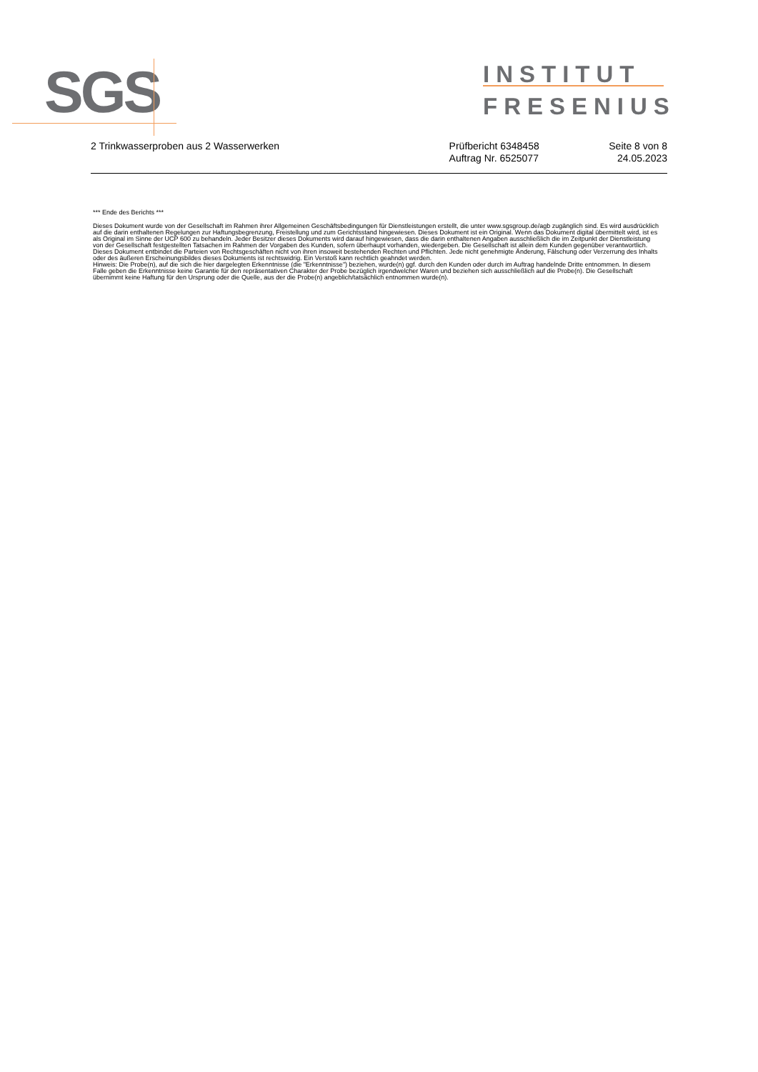SGS
INSTITUT
FRESENIUS
2 Trinkwasserproben aus 2 Wasserwerken
Prüfbericht 6348458
Auftrag Nr. 6525077
Seite 8 von 8
24.05.2023
*** Ende des Berichts ***
Dieses Dokument wurde von der Gesellschaft im Rahmen ihrer Allgemeinen Geschäftsbedingungen für Dienstleistungen erstellt, die unter www.sgsgroup.de/agb zugänglich sind. Es wird ausdrücklich auf die darin enthaltenen Regelungen zur Haftungsbegrenzung, Freistellung und zum Gerichtsstand hingewiesen. Dieses Dokument ist ein Original. Wenn das Dokument digital übermittelt wird, ist es als Original im Sinne der UCP 600 zu behandeln. Jeder Besitzer dieses Dokuments wird darauf hingewiesen, dass die darin enthaltenen Angaben ausschließlich die im Zeitpunkt der Dienstleistung von der Gesellschaft festgestellten Tatsachen im Rahmen der Vorgaben des Kunden, sofern überhaupt vorhanden, wiedergeben. Die Gesellschaft ist allein dem Kunden gegenüber verantwortlich. Dieses Dokument entbindet die Parteien von Rechtsgeschäften nicht von ihren insoweit bestehenden Rechten und Pflichten. Jede nicht genehmigte Änderung, Fälschung oder Verzerrung des Inhalts oder des äußeren Erscheinungsbildes dieses Dokuments ist rechtswidrig. Ein Verstoß kann rechtlich geahndet werden.
Hinweis: Die Probe(n), auf die sich die hier dargelegten Erkenntnisse (die "Erkenntnisse") beziehen, wurde(n) ggf. durch den Kunden oder durch im Auftrag handelnde Dritte entnommen. In diesem Falle geben die Erkenntnisse keine Garantie für den repräsentativen Charakter der Probe bezüglich irgendwelcher Waren und beziehen sich ausschließlich auf die Probe(n). Die Gesellschaft übernimmt keine Haftung für den Ursprung oder die Quelle, aus der die Probe(n) angeblich/tatsächlich entnommen wurde(n).